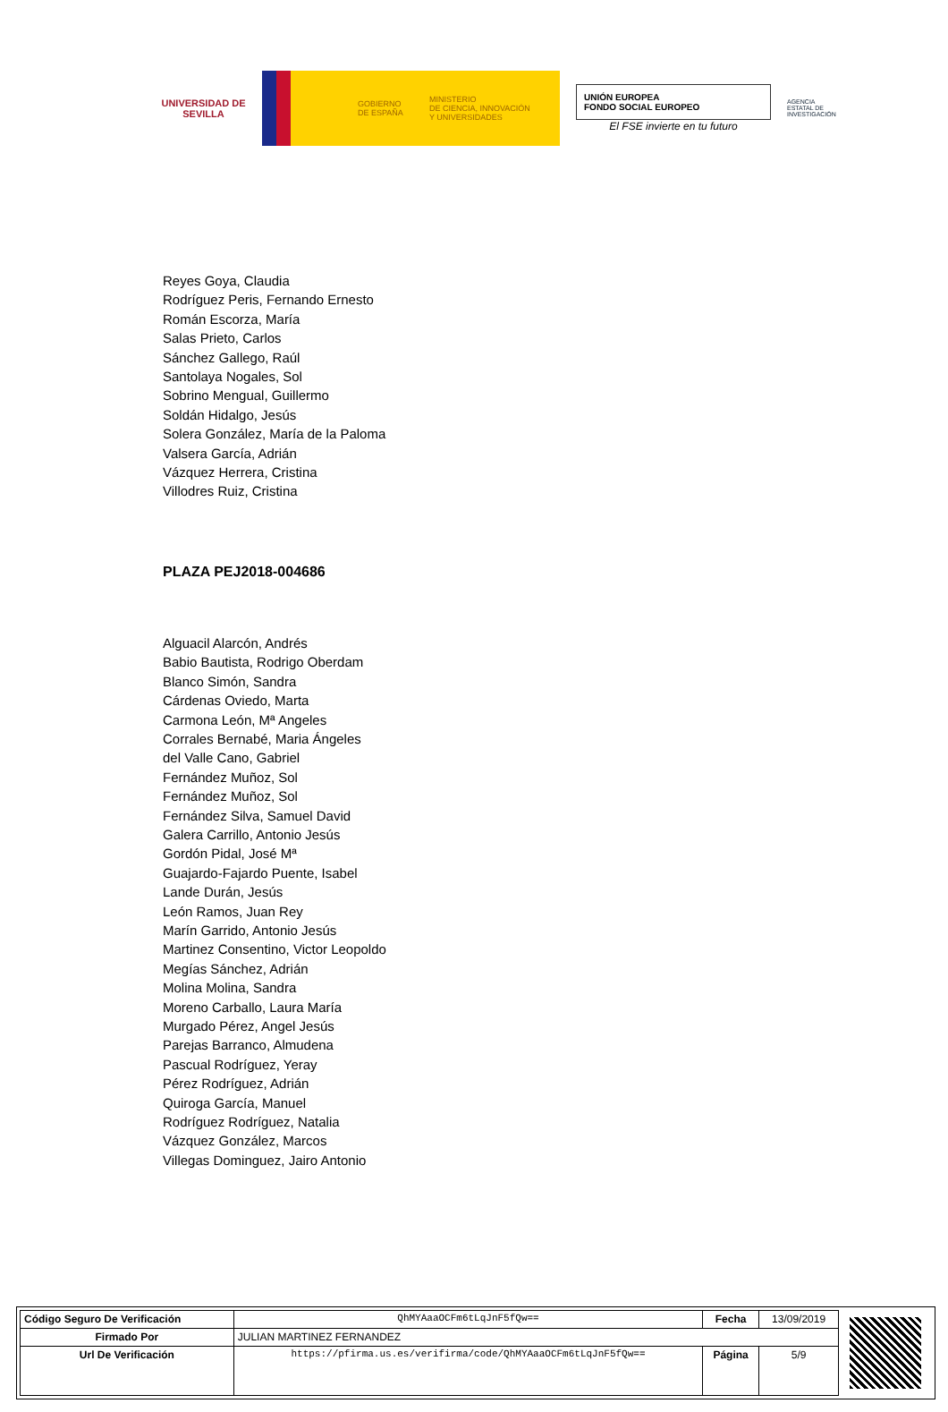UNIVERSIDAD DE SEVILLA
GOBIERNO DE ESPAÑA
MINISTERIO
DE CIENCIA, INNOVACIÓN
Y UNIVERSIDADES
UNIÓN EUROPEA
FONDO SOCIAL EUROPEO
El FSE invierte en tu futuro
AGENCIA ESTATAL DE INVESTIGACIÓN
Reyes Goya, Claudia
Rodríguez Peris, Fernando Ernesto
Román Escorza, María
Salas Prieto, Carlos
Sánchez Gallego, Raúl
Santolaya Nogales, Sol
Sobrino Mengual, Guillermo
Soldán Hidalgo, Jesús
Solera González, María de la Paloma
Valsera García, Adrián
Vázquez Herrera, Cristina
Villodres Ruiz, Cristina
PLAZA PEJ2018-004686
Alguacil Alarcón, Andrés
Babio Bautista, Rodrigo Oberdam
Blanco Simón, Sandra
Cárdenas Oviedo, Marta
Carmona León, Mª Angeles
Corrales Bernabé, Maria Ángeles
del Valle Cano, Gabriel
Fernández Muñoz, Sol
Fernández Muñoz, Sol
Fernández Silva, Samuel David
Galera Carrillo, Antonio Jesús
Gordón Pidal, José Mª
Guajardo-Fajardo Puente, Isabel
Lande Durán, Jesús
León Ramos, Juan Rey
Marín Garrido, Antonio Jesús
Martinez Consentino, Victor Leopoldo
Megías Sánchez, Adrián
Molina Molina, Sandra
Moreno Carballo, Laura María
Murgado Pérez, Angel Jesús
Parejas Barranco, Almudena
Pascual Rodríguez, Yeray
Pérez Rodríguez, Adrián
Quiroga García, Manuel
Rodríguez Rodríguez, Natalia
Vázquez González, Marcos
Villegas Dominguez, Jairo Antonio
| Código Seguro De Verificación | QhMYAaaOCFm6tLqJnF5fQw== | Fecha | 13/09/2019 |
| Firmado Por | JULIAN MARTINEZ FERNANDEZ | | |
| Url De Verificación | https://pfirma.us.es/verifirma/code/QhMYAaaOCFm6tLqJnF5fQw== | Página | 5/9 |